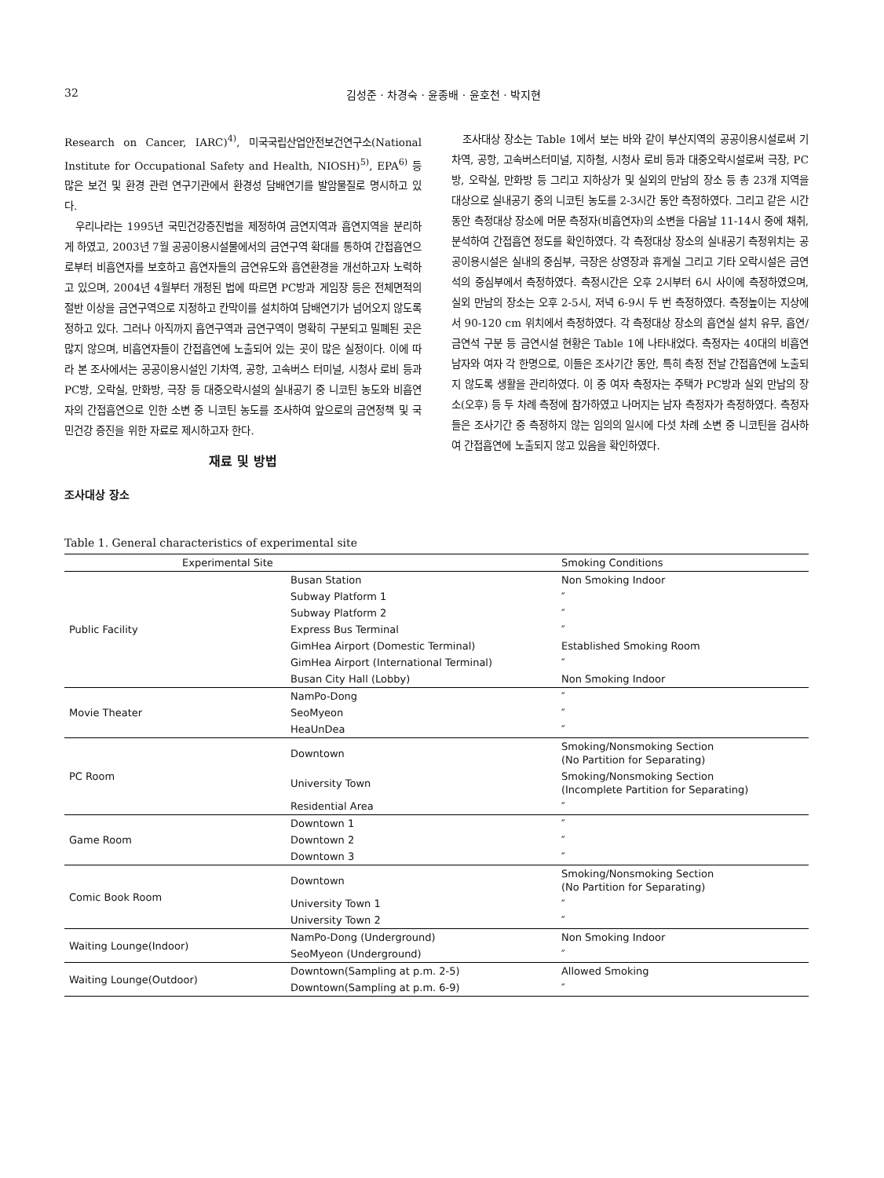32 김성준 · 차경숙 · 윤종배 · 윤호천 · 박지현
Research on Cancer, IARC)<sup>4)</sup>, 미국국립산업안전보건연구소(National Institute for Occupational Safety and Health, NIOSH)<sup>5)</sup>, EPA<sup>6)</sup> 등 많은 보건 및 환경 관련 연구기관에서 환경성 담배연기를 발암물질로 명시하고 있다.
우리나라는 1995년 국민건강증진법을 제정하여 금연지역과 흡연지역을 분리하게 하였고, 2003년 7월 공공이용시설물에서의 금연구역 확대를 통하여 간접흡연으로부터 비흡연자를 보호하고 흡연자들의 금연유도와 흡연환경을 개선하고자 노력하고 있으며, 2004년 4월부터 개정된 법에 따르면 PC방과 게임장 등은 전체면적의 절반 이상을 금연구역으로 지정하고 칸막이를 설치하여 담배연기가 넘어오지 않도록 정하고 있다. 그러나 아직까지 흡연구역과 금연구역이 명확히 구분되고 밀폐된 곳은 많지 않으며, 비흡연자들이 간접흡연에 노출되어 있는 곳이 많은 실정이다. 이에 따라 본 조사에서는 공공이용시설인 기차역, 공항, 고속버스 터미널, 시청사 로비 등과 PC방, 오락실, 만화방, 극장 등 대중오락시설의 실내공기 중 니코틴 농도와 비흡연자의 간접흡연으로 인한 소변 중 니코틴 농도를 조사하여 앞으로의 금연정책 및 국민건강 증진을 위한 자료로 제시하고자 한다.
재료 및 방법
조사대상 장소
조사대상 장소는 Table 1에서 보는 바와 같이 부산지역의 공공이용시설로써 기차역, 공항, 고속버스터미널, 지하철, 시청사 로비 등과 대중오락시설로써 극장, PC방, 오락실, 만화방 등 그리고 지하상가 및 실외의 만남의 장소 등 총 23개 지역을 대상으로 실내공기 중의 니코틴 농도를 2-3시간 동안 측정하였다. 그리고 같은 시간 동안 측정대상 장소에 머문 측정자(비흡연자)의 소변을 다음날 11-14시 중에 채취, 분석하여 간접흡연 정도를 확인하였다. 각 측정대상 장소의 실내공기 측정위치는 공공이용시설은 실내의 중심부, 극장은 상영장과 휴게실 그리고 기타 오락시설은 금연석의 중심부에서 측정하였다. 측정시간은 오후 2시부터 6시 사이에 측정하였으며, 실외 만남의 장소는 오후 2-5시, 저녁 6-9시 두 번 측정하였다. 측정높이는 지상에서 90-120 cm 위치에서 측정하였다. 각 측정대상 장소의 흡연실 설치 유무, 흡연/금연석 구분 등 금연시설 현황은 Table 1에 나타내었다. 측정자는 40대의 비흡연 남자와 여자 각 한명으로, 이들은 조사기간 동안, 특히 측정 전날 간접흡연에 노출되지 않도록 생활을 관리하였다. 이 중 여자 측정자는 주택가 PC방과 실외 만남의 장소(오후) 등 두 차례 측정에 참가하였고 나머지는 남자 측정자가 측정하였다. 측정자들은 조사기간 중 측정하지 않는 임의의 일시에 다섯 차례 소변 중 니코틴을 검사하여 간접흡연에 노출되지 않고 있음을 확인하였다.
Table 1. General characteristics of experimental site
| Experimental Site | | Smoking Conditions |
| --- | --- | --- |
| Public Facility | Busan Station | Non Smoking Indoor |
| | Subway Platform 1 | ″ |
| | Subway Platform 2 | ″ |
| | Express Bus Terminal | ″ |
| | GimHea Airport (Domestic Terminal) | Established Smoking Room |
| | GimHea Airport (International Terminal) | ″ |
| | Busan City Hall (Lobby) | Non Smoking Indoor |
| Movie Theater | NamPo-Dong | ″ |
| | SeoMyeon | ″ |
| | HeaUnDea | ″ |
| PC Room | Downtown | Smoking/Nonsmoking Section (No Partition for Separating) |
| | University Town | Smoking/Nonsmoking Section (Incomplete Partition for Separating) |
| | Residential Area | ″ |
| Game Room | Downtown 1 | ″ |
| | Downtown 2 | ″ |
| | Downtown 3 | ″ |
| Comic Book Room | Downtown | Smoking/Nonsmoking Section (No Partition for Separating) |
| | University Town 1 | ″ |
| | University Town 2 | ″ |
| Waiting Lounge(Indoor) | NamPo-Dong (Underground) | Non Smoking Indoor |
| | SeoMyeon (Underground) | ″ |
| Waiting Lounge(Outdoor) | Downtown(Sampling at p.m. 2-5) | Allowed Smoking |
| | Downtown(Sampling at p.m. 6-9) | ″ |